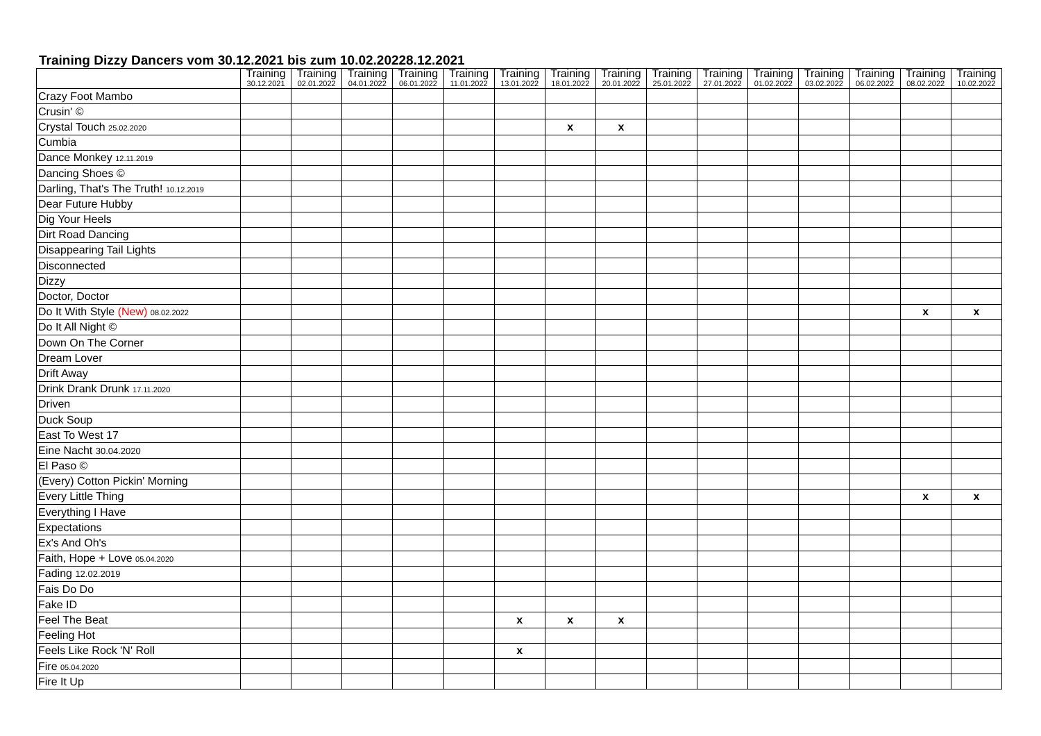Training Dizzy Dancers vom 30.12.2021 bis zum 10.02.20228.12.2021
| | Training 30.12.2021 | Training 02.01.2022 | Training 04.01.2022 | Training 06.01.2022 | Training 11.01.2022 | Training 13.01.2022 | Training 18.01.2022 | Training 20.01.2022 | Training 25.01.2022 | Training 27.01.2022 | Training 01.02.2022 | Training 03.02.2022 | Training 06.02.2022 | Training 08.02.2022 | Training 10.02.2022 |
| --- | --- | --- | --- | --- | --- | --- | --- | --- | --- | --- | --- | --- | --- | --- | --- |
| Crazy Foot Mambo | | | | | | | | | | | | | | | |
| Crusin' © | | | | | | | | | | | | | | | |
| Crystal Touch 25.02.2020 | | | | | | | x | x | | | | | | | |
| Cumbia | | | | | | | | | | | | | | | |
| Dance Monkey 12.11.2019 | | | | | | | | | | | | | | | |
| Dancing Shoes © | | | | | | | | | | | | | | | |
| Darling, That's The Truth! 10.12.2019 | | | | | | | | | | | | | | | |
| Dear Future Hubby | | | | | | | | | | | | | | | |
| Dig Your Heels | | | | | | | | | | | | | | | |
| Dirt Road Dancing | | | | | | | | | | | | | | | |
| Disappearing Tail Lights | | | | | | | | | | | | | | | |
| Disconnected | | | | | | | | | | | | | | | |
| Dizzy | | | | | | | | | | | | | | | |
| Doctor, Doctor | | | | | | | | | | | | | | | |
| Do It With Style (New) 08.02.2022 | | | | | | | | | | | | | | x | x |
| Do It All Night © | | | | | | | | | | | | | | | |
| Down On The Corner | | | | | | | | | | | | | | | |
| Dream Lover | | | | | | | | | | | | | | | |
| Drift Away | | | | | | | | | | | | | | | |
| Drink Drank Drunk 17.11.2020 | | | | | | | | | | | | | | | |
| Driven | | | | | | | | | | | | | | | |
| Duck Soup | | | | | | | | | | | | | | | |
| East To West 17 | | | | | | | | | | | | | | | |
| Eine Nacht 30.04.2020 | | | | | | | | | | | | | | | |
| El Paso © | | | | | | | | | | | | | | | |
| (Every) Cotton Pickin' Morning | | | | | | | | | | | | | | | |
| Every Little Thing | | | | | | | | | | | | | | x | x |
| Everything I Have | | | | | | | | | | | | | | | |
| Expectations | | | | | | | | | | | | | | | |
| Ex's And Oh's | | | | | | | | | | | | | | | |
| Faith, Hope + Love 05.04.2020 | | | | | | | | | | | | | | | |
| Fading 12.02.2019 | | | | | | | | | | | | | | | |
| Fais Do Do | | | | | | | | | | | | | | | |
| Fake ID | | | | | | | | | | | | | | | |
| Feel The Beat | | | | | | x | x | x | | | | | | | |
| Feeling Hot | | | | | | | | | | | | | | | |
| Feels Like Rock 'N' Roll | | | | | | x | | | | | | | | | |
| Fire 05.04.2020 | | | | | | | | | | | | | | | |
| Fire It Up | | | | | | | | | | | | | | | |